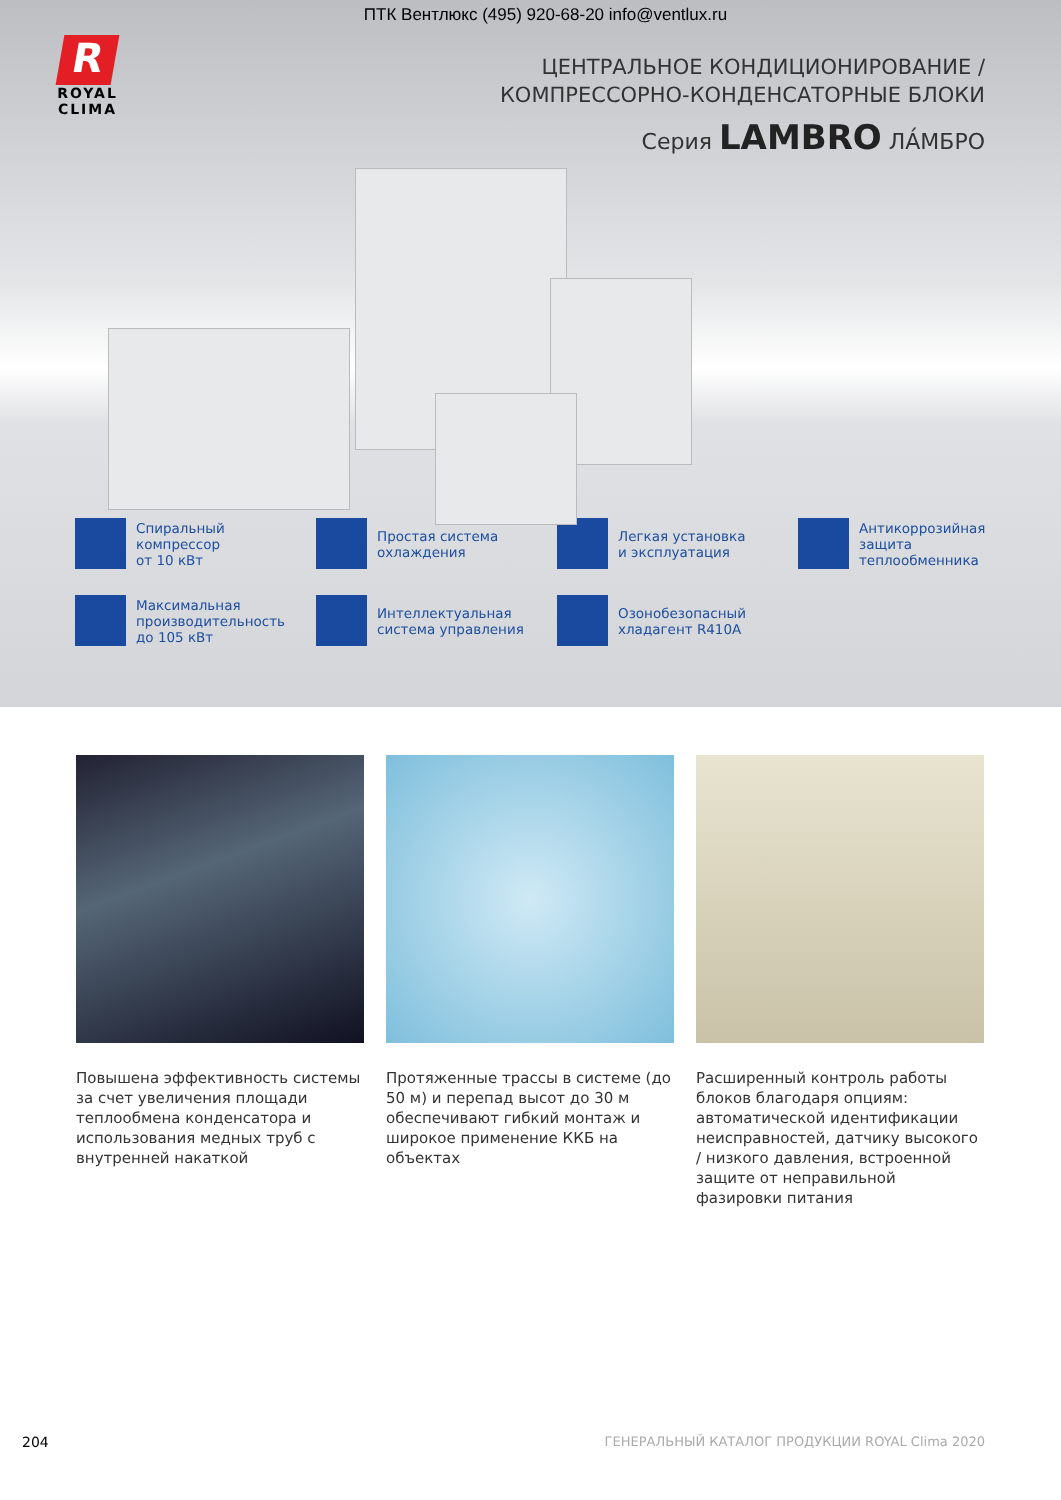ПТК Вентлюкс (495) 920-68-20 info@ventlux.ru
R
ROYAL
CLIMA
ЦЕНТРАЛЬНОЕ КОНДИЦИОНИРОВАНИЕ /
КОМПРЕССОРНО-КОНДЕНСАТОРНЫЕ БЛОКИ
Серия LAMBRO ЛА́МБРО
Спиральный
компрессор
от 10 кВт
Простая система
охлаждения
Легкая установка
и эксплуатация
Антикоррозийная
защита
теплообменника
Максимальная
производительность
до 105 кВт
Интеллектуальная
система управления
Озонобезопасный
хладагент R410A
Повышена эффективность системы за счет увеличения площади теплообмена конденсатора и использования медных труб с внутренней накаткой
Протяженные трассы в системе (до 50 м) и перепад высот до 30 м обеспечивают гибкий монтаж и широкое применение ККБ на объектах
Расширенный контроль работы блоков благодаря опциям: автоматической идентификации неисправностей, датчику высокого / низкого давления, встроенной защите от неправильной фазировки питания
204 ГЕНЕРАЛЬНЫЙ КАТАЛОГ ПРОДУКЦИИ ROYAL Clima 2020